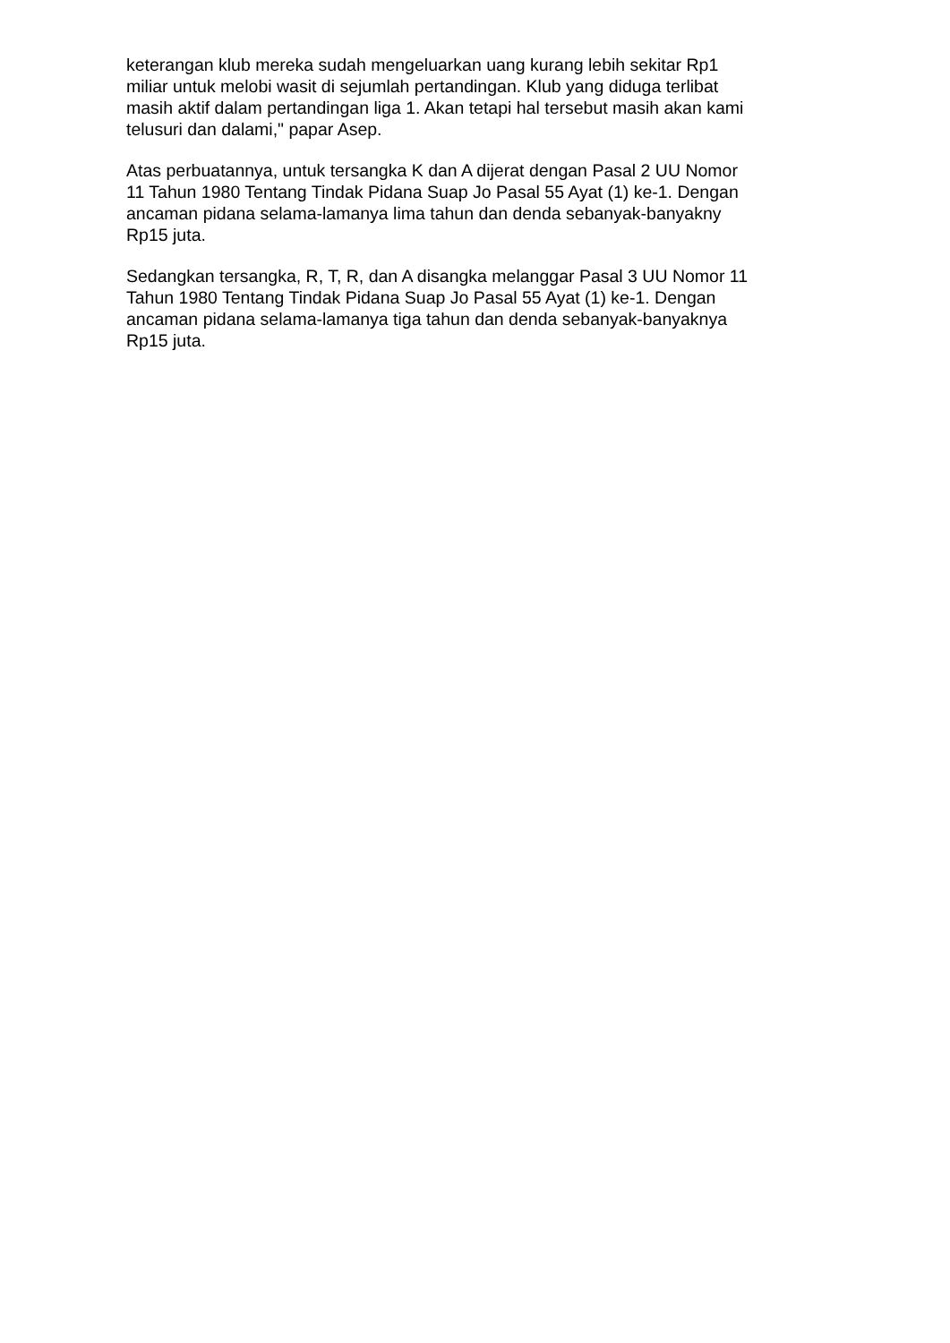keterangan klub mereka sudah mengeluarkan uang kurang lebih sekitar Rp1
miliar untuk melobi wasit di sejumlah pertandingan. Klub yang diduga terlibat
masih aktif dalam pertandingan liga 1. Akan tetapi hal tersebut masih akan kami
telusuri dan dalami," papar Asep.
Atas perbuatannya, untuk tersangka K dan A dijerat dengan Pasal 2 UU Nomor
11 Tahun 1980 Tentang Tindak Pidana Suap Jo Pasal 55 Ayat (1) ke-1. Dengan
ancaman pidana selama-lamanya lima tahun dan denda sebanyak-banyakny
Rp15 juta.
Sedangkan tersangka, R, T, R, dan A disangka melanggar Pasal 3 UU Nomor 11
Tahun 1980 Tentang Tindak Pidana Suap Jo Pasal 55 Ayat (1) ke-1. Dengan
ancaman pidana selama-lamanya tiga tahun dan denda sebanyak-banyaknya
Rp15 juta.